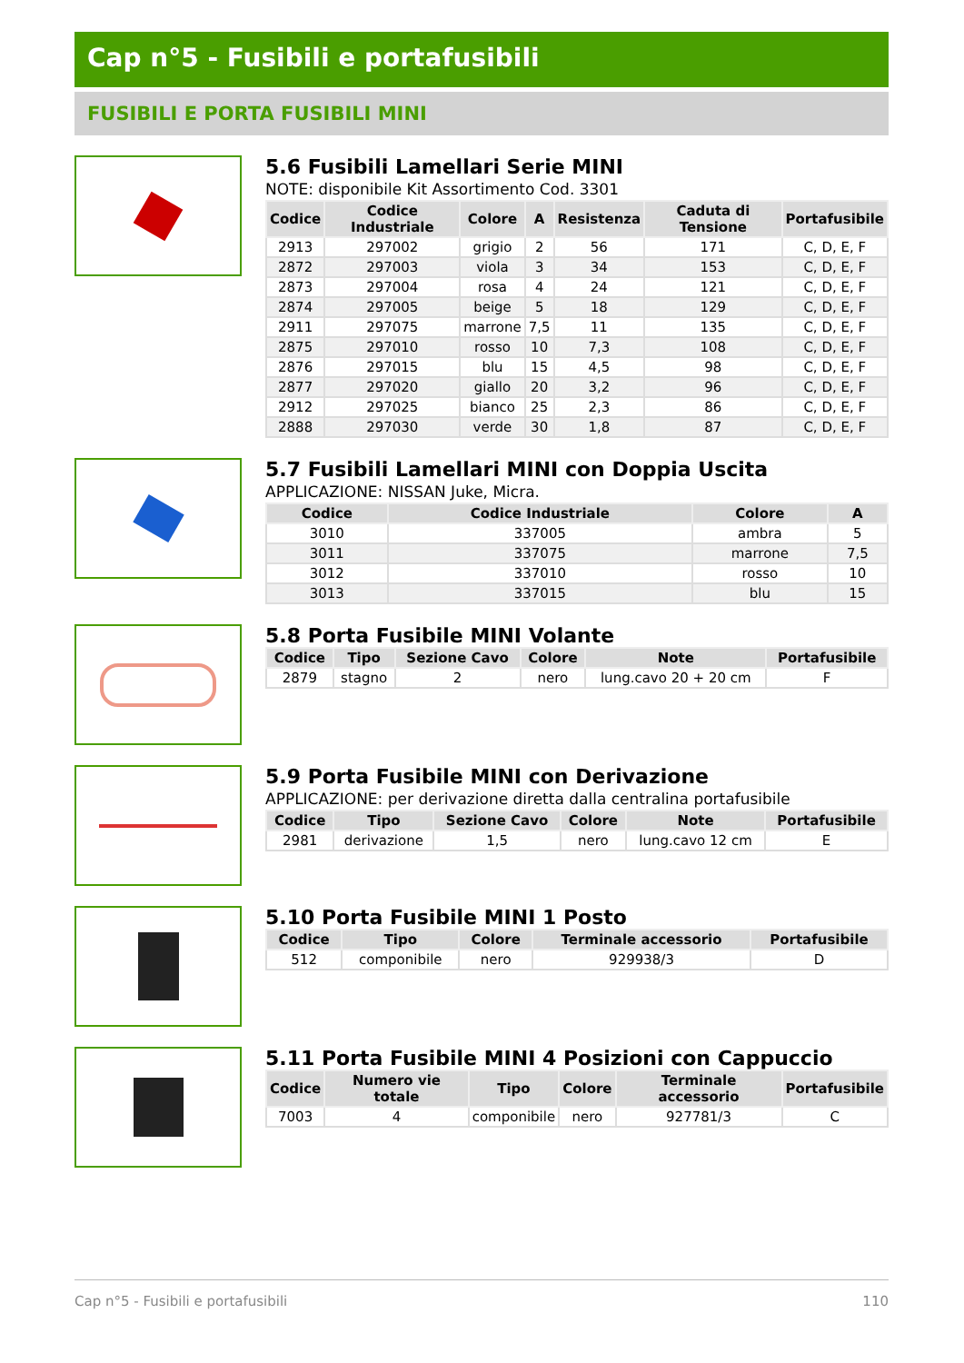Cap n°5 - Fusibili e portafusibili
FUSIBILI E PORTA FUSIBILI MINI
5.6 Fusibili Lamellari Serie MINI
NOTE: disponibile Kit Assortimento Cod. 3301
| Codice | Codice Industriale | Colore | A | Resistenza | Caduta di Tensione | Portafusibile |
| --- | --- | --- | --- | --- | --- | --- |
| 2913 | 297002 | grigio | 2 | 56 | 171 | C, D, E, F |
| 2872 | 297003 | viola | 3 | 34 | 153 | C, D, E, F |
| 2873 | 297004 | rosa | 4 | 24 | 121 | C, D, E, F |
| 2874 | 297005 | beige | 5 | 18 | 129 | C, D, E, F |
| 2911 | 297075 | marrone | 7,5 | 11 | 135 | C, D, E, F |
| 2875 | 297010 | rosso | 10 | 7,3 | 108 | C, D, E, F |
| 2876 | 297015 | blu | 15 | 4,5 | 98 | C, D, E, F |
| 2877 | 297020 | giallo | 20 | 3,2 | 96 | C, D, E, F |
| 2912 | 297025 | bianco | 25 | 2,3 | 86 | C, D, E, F |
| 2888 | 297030 | verde | 30 | 1,8 | 87 | C, D, E, F |
5.7 Fusibili Lamellari MINI con Doppia Uscita
APPLICAZIONE: NISSAN Juke, Micra.
| Codice | Codice Industriale | Colore | A |
| --- | --- | --- | --- |
| 3010 | 337005 | ambra | 5 |
| 3011 | 337075 | marrone | 7,5 |
| 3012 | 337010 | rosso | 10 |
| 3013 | 337015 | blu | 15 |
5.8 Porta Fusibile MINI Volante
| Codice | Tipo | Sezione Cavo | Colore | Note | Portafusibile |
| --- | --- | --- | --- | --- | --- |
| 2879 | stagno | 2 | nero | lung.cavo 20 + 20 cm | F |
5.9 Porta Fusibile MINI con Derivazione
APPLICAZIONE: per derivazione diretta dalla centralina portafusibile
| Codice | Tipo | Sezione Cavo | Colore | Note | Portafusibile |
| --- | --- | --- | --- | --- | --- |
| 2981 | derivazione | 1,5 | nero | lung.cavo 12 cm | E |
5.10 Porta Fusibile MINI 1 Posto
| Codice | Tipo | Colore | Terminale accessorio | Portafusibile |
| --- | --- | --- | --- | --- |
| 512 | componibile | nero | 929938/3 | D |
5.11 Porta Fusibile MINI 4 Posizioni con Cappuccio
| Codice | Numero vie totale | Tipo | Colore | Terminale accessorio | Portafusibile |
| --- | --- | --- | --- | --- | --- |
| 7003 | 4 | componibile | nero | 927781/3 | C |
Cap n°5 - Fusibili e portafusibili 110